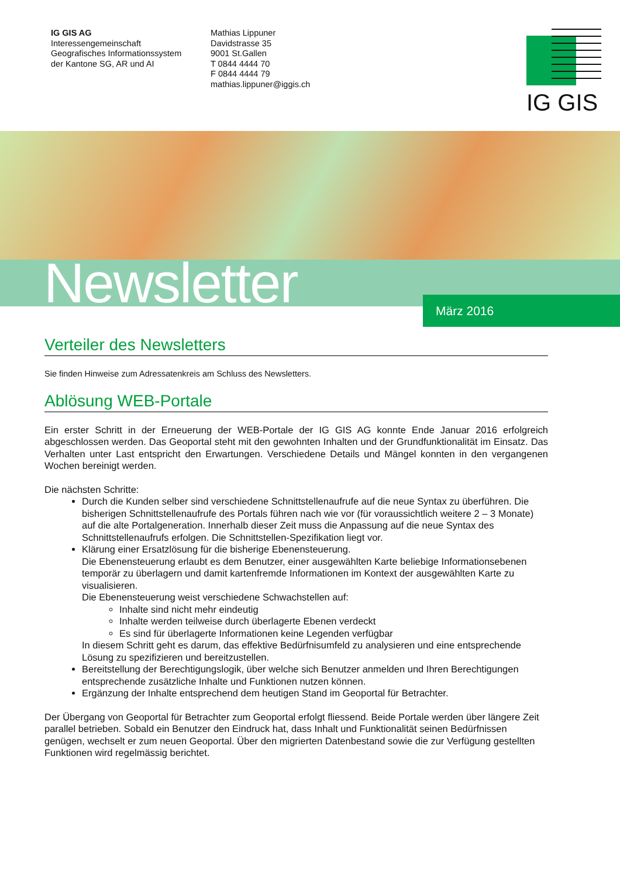IG GIS AG
Interessengemeinschaft
Geografisches Informationssystem
der Kantone SG, AR und AI
Mathias Lippuner
Davidstrasse 35
9001 St.Gallen
T 0844 4444 70
F 0844 4444 79
mathias.lippuner@iggis.ch
IG GIS
Newsletter
März 2016
Verteiler des Newsletters
Sie finden Hinweise zum Adressatenkreis am Schluss des Newsletters.
Ablösung WEB-Portale
Ein erster Schritt in der Erneuerung der WEB-Portale der IG GIS AG konnte Ende Januar 2016 erfolgreich abgeschlossen werden. Das Geoportal steht mit den gewohnten Inhalten und der Grundfunktionalität im Einsatz. Das Verhalten unter Last entspricht den Erwartungen. Verschiedene Details und Mängel konnten in den vergangenen Wochen bereinigt werden.
Die nächsten Schritte:
Durch die Kunden selber sind verschiedene Schnittstellenaufrufe auf die neue Syntax zu überführen. Die bisherigen Schnittstellenaufrufe des Portals führen nach wie vor (für voraussichtlich weitere 2 – 3 Monate) auf die alte Portalgeneration. Innerhalb dieser Zeit muss die Anpassung auf die neue Syntax des Schnittstellenaufrufs erfolgen. Die Schnittstellen-Spezifikation liegt vor.
Klärung einer Ersatzlösung für die bisherige Ebenensteuerung.
Die Ebenensteuerung erlaubt es dem Benutzer, einer ausgewählten Karte beliebige Informationsebenen temporär zu überlagern und damit kartenfremde Informationen im Kontext der ausgewählten Karte zu visualisieren.
Die Ebenensteuerung weist verschiedene Schwachstellen auf:
Inhalte sind nicht mehr eindeutig
Inhalte werden teilweise durch überlagerte Ebenen verdeckt
Es sind für überlagerte Informationen keine Legenden verfügbar
In diesem Schritt geht es darum, das effektive Bedürfnisumfeld zu analysieren und eine entsprechende Lösung zu spezifizieren und bereitzustellen.
Bereitstellung der Berechtigungslogik, über welche sich Benutzer anmelden und Ihren Berechtigungen entsprechende zusätzliche Inhalte und Funktionen nutzen können.
Ergänzung der Inhalte entsprechend dem heutigen Stand im Geoportal für Betrachter.
Der Übergang von Geoportal für Betrachter zum Geoportal erfolgt fliessend. Beide Portale werden über längere Zeit parallel betrieben. Sobald ein Benutzer den Eindruck hat, dass Inhalt und Funktionalität seinen Bedürfnissen genügen, wechselt er zum neuen Geoportal. Über den migrierten Datenbestand sowie die zur Verfügung gestellten Funktionen wird regelmässig berichtet.